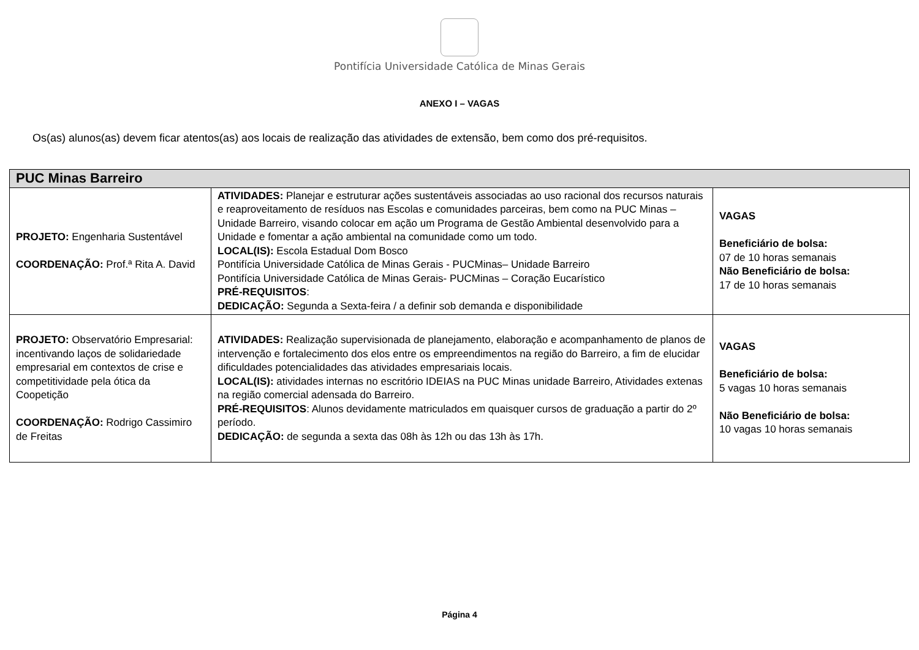Pontifícia Universidade Católica de Minas Gerais
ANEXO I – VAGAS
Os(as) alunos(as) devem ficar atentos(as) aos locais de realização das atividades de extensão, bem como dos pré-requisitos.
| PUC Minas Barreiro | | |
| --- | --- | --- |
| PROJETO: Engenharia Sustentável COORDENAÇÃO: Prof.ª Rita A. David | ATIVIDADES: Planejar e estruturar ações sustentáveis associadas ao uso racional dos recursos naturais e reaproveitamento de resíduos nas Escolas e comunidades parceiras, bem como na PUC Minas – Unidade Barreiro, visando colocar em ação um Programa de Gestão Ambiental desenvolvido para a Unidade e fomentar a ação ambiental na comunidade como um todo. LOCAL(IS): Escola Estadual Dom Bosco Pontifícia Universidade Católica de Minas Gerais - PUCMinas– Unidade Barreiro Pontifícia Universidade Católica de Minas Gerais- PUCMinas – Coração Eucarístico PRÉ-REQUISITOS : DEDICAÇÃO: Segunda a Sexta-feira / a definir sob demanda e disponibilidade | VAGAS Beneficiário de bolsa: 07 de 10 horas semanais Não Beneficiário de bolsa: 17 de 10 horas semanais |
| PROJETO: Observatório Empresarial: incentivando laços de solidariedade empresarial em contextos de crise e competitividade pela ótica da Coopetição COORDENAÇÃO: Rodrigo Cassimiro de Freitas | ATIVIDADES: Realização supervisionada de planejamento, elaboração e acompanhamento de planos de intervenção e fortalecimento dos elos entre os empreendimentos na região do Barreiro, a fim de elucidar dificuldades potencialidades das atividades empresariais locais. LOCAL(IS): atividades internas no escritório IDEIAS na PUC Minas unidade Barreiro, Atividades extenas na região comercial adensada do Barreiro. PRÉ-REQUISITOS : Alunos devidamente matriculados em quaisquer cursos de graduação a partir do 2º período. DEDICAÇÃO: de segunda a sexta das 08h às 12h ou das 13h às 17h. | VAGAS Beneficiário de bolsa: 5 vagas 10 horas semanais Não Beneficiário de bolsa: 10 vagas 10 horas semanais |
Página 4